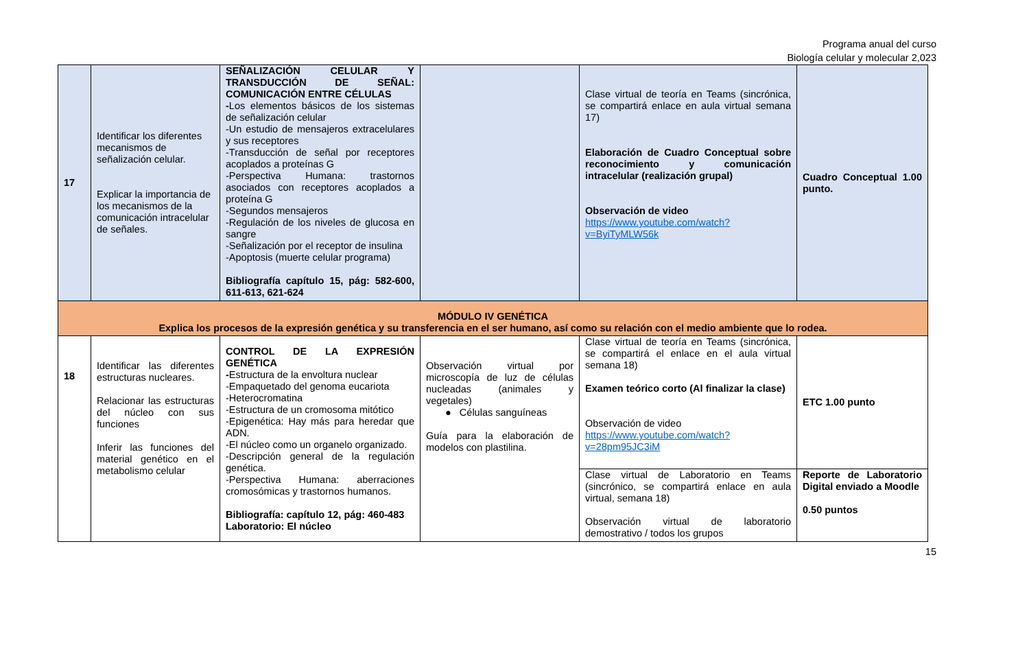Programa anual del curso
Biología celular y molecular 2,023
| 17 | Identificar los diferentes mecanismos de señalización celular. Explicar la importancia de los mecanismos de la comunicación intracelular de señales. | SEÑALIZACIÓN CELULAR Y TRANSDUCCIÓN DE SEÑAL: COMUNICACIÓN ENTRE CÉLULAS - Los elementos básicos de los sistemas de señalización celular -Un estudio de mensajeros extracelulares y sus receptores -Transducción de señal por receptores acoplados a proteínas G -Perspectiva Humana: trastornos asociados con receptores acoplados a proteína G -Segundos mensajeros -Regulación de los niveles de glucosa en sangre -Señalización por el receptor de insulina -Apoptosis (muerte celular programa) Bibliografía capítulo 15, pág: 582-600, 611-613, 621-624 | | Clase virtual de teoría en Teams (sincrónica, se compartirá enlace en aula virtual semana 17) Elaboración de Cuadro Conceptual sobre reconocimiento y comunicación intracelular (realización grupal) Observación de video https://www.youtube.com/watch?v=ByiTyMLW56k | Cuadro Conceptual 1.00 punto. |
| MÓDULO IV GENÉTICA Explica los procesos de la expresión genética y su transferencia en el ser humano, así como su relación con el medio ambiente que lo rodea. | | | | | |
| 18 | Identificar las diferentes estructuras nucleares. Relacionar las estructuras del núcleo con sus funciones Inferir las funciones del material genético en el metabolismo celular | CONTROL DE LA EXPRESIÓN GENÉTICA - Estructura de la envoltura nuclear -Empaquetado del genoma eucariota -Heterocromatina -Estructura de un cromosoma mitótico -Epigenética: Hay más para heredar que ADN. -El núcleo como un organelo organizado. -Descripción general de la regulación genética. -Perspectiva Humana: aberraciones cromosómicas y trastornos humanos. Bibliografía: capítulo 12, pág: 460-483 Laboratorio: El núcleo | Observación virtual por microscopía de luz de células nucleadas (animales y vegetales) ● Células sanguíneas Guía para la elaboración de modelos con plastilina. | Clase virtual de teoría en Teams (sincrónica, se compartirá el enlace en el aula virtual semana 18) Examen teórico corto (Al finalizar la clase) Observación de video https://www.youtube.com/watch?v=28pm95JC3iM | ETC 1.00 punto |
| | | | | Clase virtual de Laboratorio en Teams (sincrónico, se compartirá enlace en aula virtual, semana 18) Observación virtual de laboratorio demostrativo / todos los grupos | Reporte de Laboratorio Digital enviado a Moodle 0.50 puntos |
15